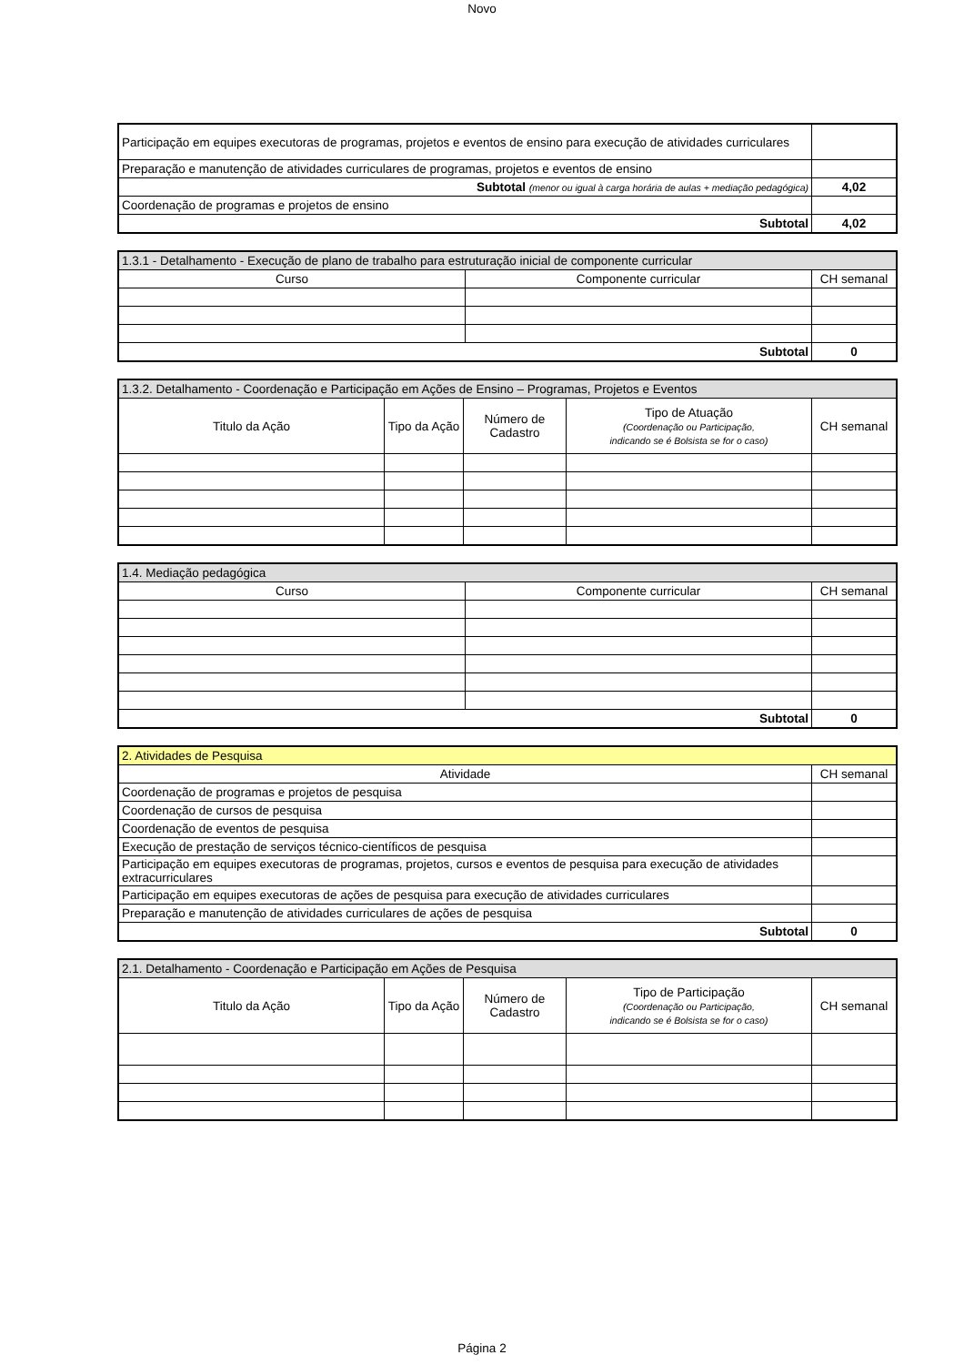Novo
| Participação em equipes executoras de programas, projetos e eventos de ensino para execução de atividades curriculares | |
| Preparação e manutenção de atividades curriculares de programas, projetos e eventos de ensino | |
| Subtotal (menor ou igual à carga horária de aulas + mediação pedagógica) | 4,02 |
| Coordenação de programas e projetos de ensino | |
| Subtotal | 4,02 |
| 1.3.1 - Detalhamento - Execução de plano de trabalho para estruturação inicial de componente curricular | | |
| Curso | Componente curricular | CH semanal |
| Subtotal | | 0 |
| 1.3.2. Detalhamento - Coordenação e Participação em Ações de Ensino – Programas, Projetos e Eventos | | | | |
| Titulo da Ação | Tipo da Ação | Número de Cadastro | Tipo de Atuação (Coordenação ou Participação, indicando se é Bolsista se for o caso) | CH semanal |
| 1.4. Mediação pedagógica | | |
| Curso | Componente curricular | CH semanal |
| Subtotal | | 0 |
| 2. Atividades de Pesquisa | |
| Atividade | CH semanal |
| Coordenação de programas e projetos de pesquisa | |
| Coordenação de cursos de pesquisa | |
| Coordenação de eventos de pesquisa | |
| Execução de prestação de serviços técnico-científicos de pesquisa | |
| Participação em equipes executoras de programas, projetos, cursos e eventos de pesquisa para execução de atividades extracurriculares | |
| Participação em equipes executoras de ações de pesquisa para execução de atividades curriculares | |
| Preparação e manutenção de atividades curriculares de ações de pesquisa | |
| Subtotal | 0 |
| 2.1. Detalhamento - Coordenação e Participação em Ações de Pesquisa | | | | |
| Titulo da Ação | Tipo da Ação | Número de Cadastro | Tipo de Participação (Coordenação ou Participação, indicando se é Bolsista se for o caso) | CH semanal |
Página 2